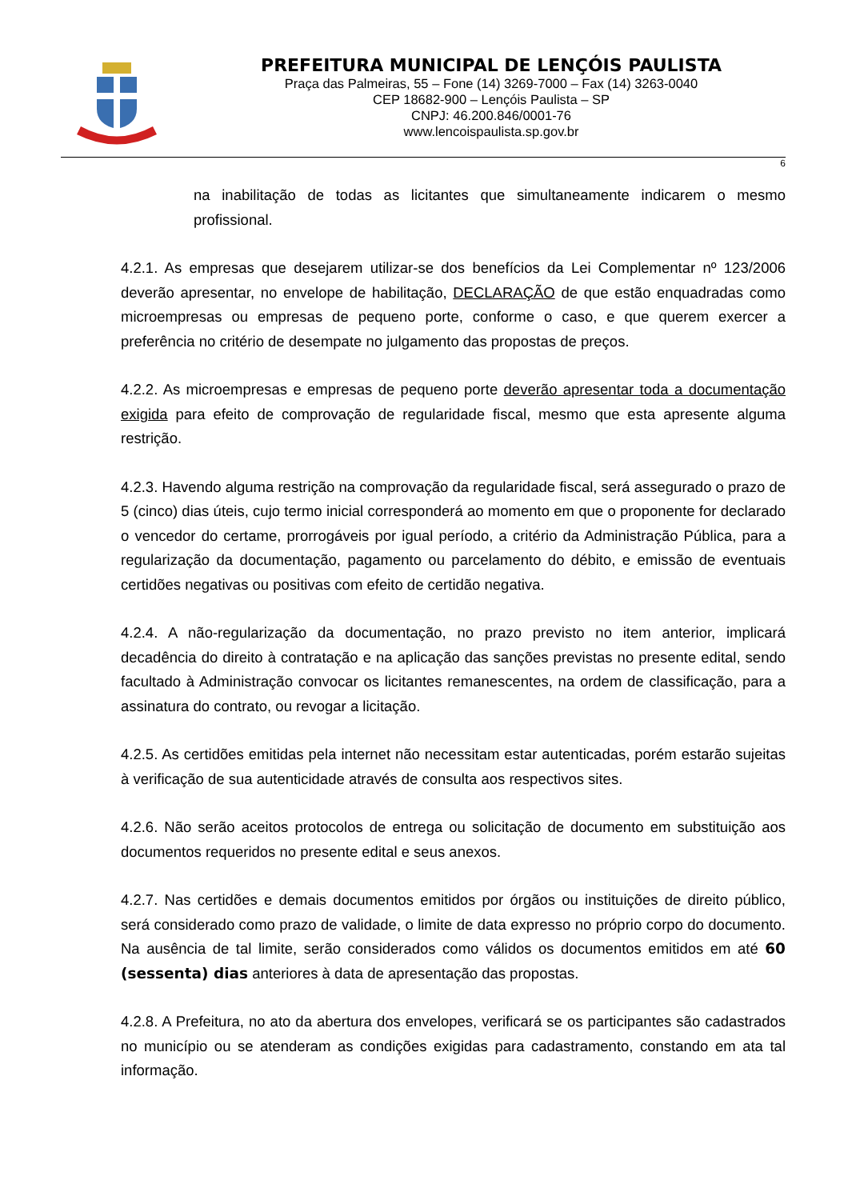PREFEITURA MUNICIPAL DE LENÇÓIS PAULISTA
Praça das Palmeiras, 55 – Fone (14) 3269-7000 – Fax (14) 3263-0040
CEP 18682-900 – Lençóis Paulista – SP
CNPJ: 46.200.846/0001-76
www.lencoispaulista.sp.gov.br
6
na inabilitação de todas as licitantes que simultaneamente indicarem o mesmo profissional.
4.2.1. As empresas que desejarem utilizar-se dos benefícios da Lei Complementar nº 123/2006 deverão apresentar, no envelope de habilitação, DECLARAÇÃO de que estão enquadradas como microempresas ou empresas de pequeno porte, conforme o caso, e que querem exercer a preferência no critério de desempate no julgamento das propostas de preços.
4.2.2. As microempresas e empresas de pequeno porte deverão apresentar toda a documentação exigida para efeito de comprovação de regularidade fiscal, mesmo que esta apresente alguma restrição.
4.2.3. Havendo alguma restrição na comprovação da regularidade fiscal, será assegurado o prazo de 5 (cinco) dias úteis, cujo termo inicial corresponderá ao momento em que o proponente for declarado o vencedor do certame, prorrogáveis por igual período, a critério da Administração Pública, para a regularização da documentação, pagamento ou parcelamento do débito, e emissão de eventuais certidões negativas ou positivas com efeito de certidão negativa.
4.2.4. A não-regularização da documentação, no prazo previsto no item anterior, implicará decadência do direito à contratação e na aplicação das sanções previstas no presente edital, sendo facultado à Administração convocar os licitantes remanescentes, na ordem de classificação, para a assinatura do contrato, ou revogar a licitação.
4.2.5. As certidões emitidas pela internet não necessitam estar autenticadas, porém estarão sujeitas à verificação de sua autenticidade através de consulta aos respectivos sites.
4.2.6. Não serão aceitos protocolos de entrega ou solicitação de documento em substituição aos documentos requeridos no presente edital e seus anexos.
4.2.7. Nas certidões e demais documentos emitidos por órgãos ou instituições de direito público, será considerado como prazo de validade, o limite de data expresso no próprio corpo do documento. Na ausência de tal limite, serão considerados como válidos os documentos emitidos em até 60 (sessenta) dias anteriores à data de apresentação das propostas.
4.2.8. A Prefeitura, no ato da abertura dos envelopes, verificará se os participantes são cadastrados no município ou se atenderam as condições exigidas para cadastramento, constando em ata tal informação.